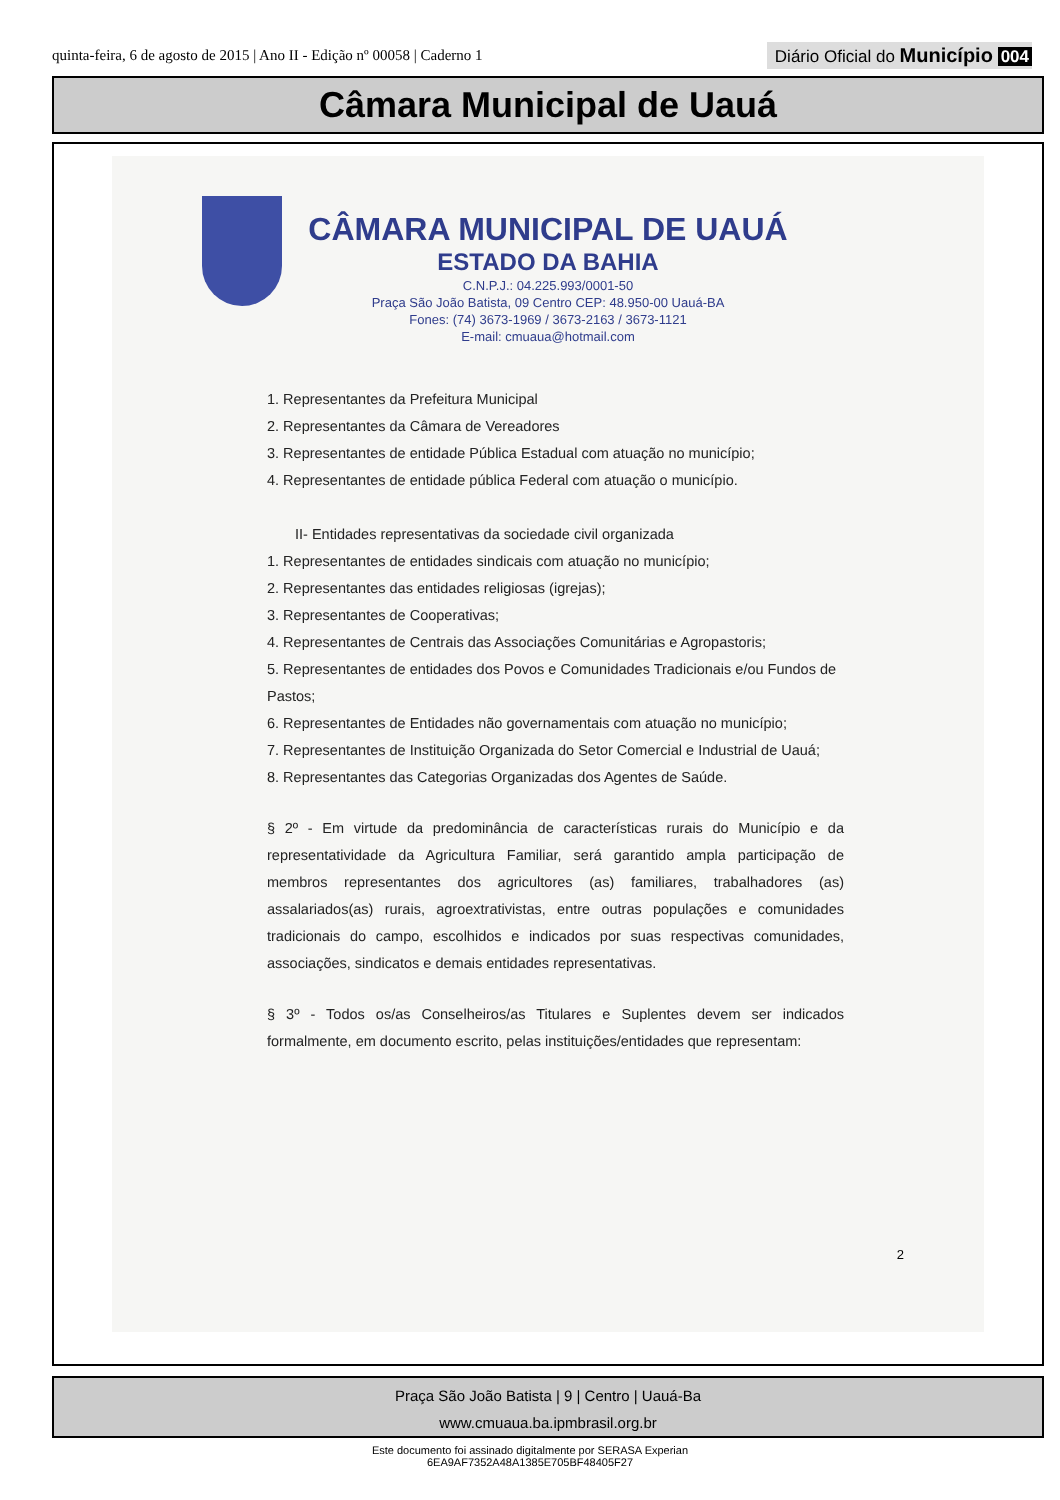quinta-feira, 6 de agosto de 2015 | Ano II - Edição nº 00058 | Caderno 1
Diário Oficial do Município 004
Câmara Municipal de Uauá
CÂMARA MUNICIPAL DE UAUÁ
ESTADO DA BAHIA
C.N.P.J.: 04.225.993/0001-50
Praça São João Batista, 09 Centro CEP: 48.950-00 Uauá-BA
Fones: (74) 3673-1969 / 3673-2163 / 3673-1121
E-mail: cmuaua@hotmail.com
1. Representantes da Prefeitura Municipal
2. Representantes da Câmara de Vereadores
3. Representantes de entidade Pública Estadual com atuação no município;
4. Representantes de entidade pública Federal com atuação o município.
II- Entidades representativas da sociedade civil organizada
1. Representantes de entidades sindicais com atuação no município;
2. Representantes das entidades religiosas (igrejas);
3. Representantes de Cooperativas;
4. Representantes de Centrais das Associações Comunitárias e Agropastoris;
5. Representantes de entidades dos Povos e Comunidades Tradicionais e/ou Fundos de Pastos;
6. Representantes de Entidades não governamentais com atuação no município;
7. Representantes de Instituição Organizada do Setor Comercial e Industrial de Uauá;
8. Representantes das Categorias Organizadas dos Agentes de Saúde.
§ 2º - Em virtude da predominância de características rurais do Município e da representatividade da Agricultura Familiar, será garantido ampla participação de membros representantes dos agricultores (as) familiares, trabalhadores (as) assalariados(as) rurais, agroextrativistas, entre outras populações e comunidades tradicionais do campo, escolhidos e indicados por suas respectivas comunidades, associações, sindicatos e demais entidades representativas.
§ 3º - Todos os/as Conselheiros/as Titulares e Suplentes devem ser indicados formalmente, em documento escrito, pelas instituições/entidades que representam:
2
Praça São João Batista | 9 | Centro | Uauá-Ba
www.cmuaua.ba.ipmbrasil.org.br
Este documento foi assinado digitalmente por SERASA Experian
6EA9AF7352A48A1385E705BF48405F27